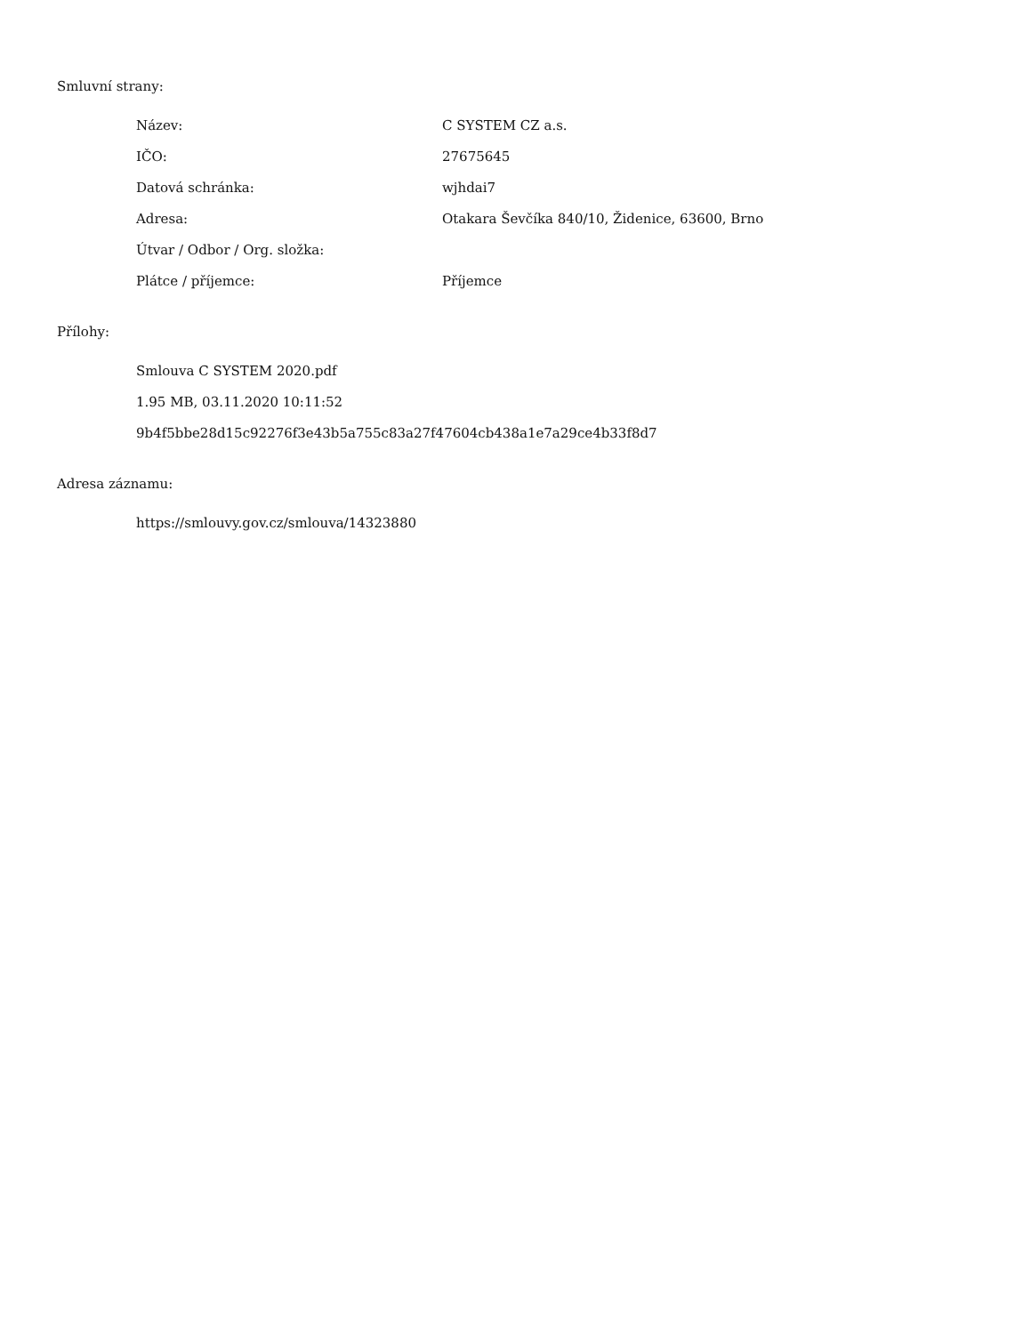Smluvní strany:
| Název: | C SYSTEM CZ a.s. |
| IČO: | 27675645 |
| Datová schránka: | wjhdai7 |
| Adresa: | Otakara Ševčíka 840/10, Židenice, 63600, Brno |
| Útvar / Odbor / Org. složka: | |
| Plátce / příjemce: | Příjemce |
Přílohy:
Smlouva C SYSTEM 2020.pdf
1.95 MB, 03.11.2020 10:11:52
9b4f5bbe28d15c92276f3e43b5a755c83a27f47604cb438a1e7a29ce4b33f8d7
Adresa záznamu:
https://smlouvy.gov.cz/smlouva/14323880